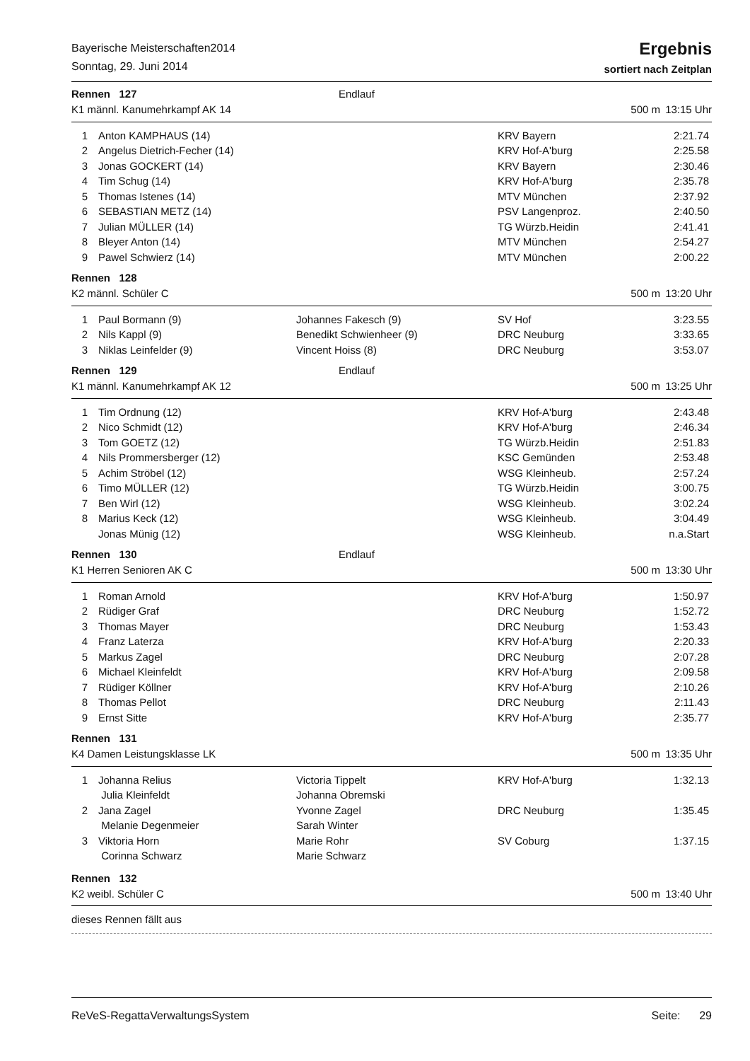Bayerische Meisterschaften2014
Sonntag, 29. Juni 2014
Ergebnis
sortiert nach Zeitplan
| Rennen 127 | | Endlauf | | |
| K1 männl. Kanumehrkampf AK 14 | | | 500 m | 13:15 Uhr |
| 1 | Anton KAMPHAUS (14) | | KRV Bayern | 2:21.74 |
| 2 | Angelus Dietrich-Fecher (14) | | KRV Hof-A'burg | 2:25.58 |
| 3 | Jonas GOCKERT (14) | | KRV Bayern | 2:30.46 |
| 4 | Tim Schug (14) | | KRV Hof-A'burg | 2:35.78 |
| 5 | Thomas Istenes (14) | | MTV München | 2:37.92 |
| 6 | SEBASTIAN METZ (14) | | PSV Langenproz. | 2:40.50 |
| 7 | Julian MÜLLER (14) | | TG Würzb.Heidin | 2:41.41 |
| 8 | Bleyer Anton (14) | | MTV München | 2:54.27 |
| 9 | Pawel Schwierz (14) | | MTV München | 2:00.22 |
| Rennen 128 | | | | |
| K2 männl. Schüler C | | | 500 m | 13:20 Uhr |
| 1 | Paul Bormann (9) | Johannes Fakesch (9) | SV Hof | 3:23.55 |
| 2 | Nils Kappl (9) | Benedikt Schwienheer (9) | DRC Neuburg | 3:33.65 |
| 3 | Niklas Leinfelder (9) | Vincent Hoiss (8) | DRC Neuburg | 3:53.07 |
| Rennen 129 | | Endlauf | | |
| K1 männl. Kanumehrkampf AK 12 | | | 500 m | 13:25 Uhr |
| 1 | Tim Ordnung (12) | | KRV Hof-A'burg | 2:43.48 |
| 2 | Nico Schmidt (12) | | KRV Hof-A'burg | 2:46.34 |
| 3 | Tom GOETZ (12) | | TG Würzb.Heidin | 2:51.83 |
| 4 | Nils Prommersberger (12) | | KSC Gemünden | 2:53.48 |
| 5 | Achim Ströbel (12) | | WSG Kleinheub. | 2:57.24 |
| 6 | Timo MÜLLER (12) | | TG Würzb.Heidin | 3:00.75 |
| 7 | Ben Wirl (12) | | WSG Kleinheub. | 3:02.24 |
| 8 | Marius Keck (12) | | WSG Kleinheub. | 3:04.49 |
| | Jonas Münig (12) | | WSG Kleinheub. | n.a.Start |
| Rennen 130 | | Endlauf | | |
| K1 Herren Senioren AK C | | | 500 m | 13:30 Uhr |
| 1 | Roman Arnold | | KRV Hof-A'burg | 1:50.97 |
| 2 | Rüdiger Graf | | DRC Neuburg | 1:52.72 |
| 3 | Thomas Mayer | | DRC Neuburg | 1:53.43 |
| 4 | Franz Laterza | | KRV Hof-A'burg | 2:20.33 |
| 5 | Markus Zagel | | DRC Neuburg | 2:07.28 |
| 6 | Michael Kleinfeldt | | KRV Hof-A'burg | 2:09.58 |
| 7 | Rüdiger Köllner | | KRV Hof-A'burg | 2:10.26 |
| 8 | Thomas Pellot | | DRC Neuburg | 2:11.43 |
| 9 | Ernst Sitte | | KRV Hof-A'burg | 2:35.77 |
| Rennen 131 | | | | |
| K4 Damen Leistungsklasse LK | | | 500 m | 13:35 Uhr |
| 1 | Johanna Relius | Victoria Tippelt | KRV Hof-A'burg | 1:32.13 |
| | Julia Kleinfeldt | Johanna Obremski | | |
| 2 | Jana Zagel | Yvonne Zagel | DRC Neuburg | 1:35.45 |
| | Melanie Degenmeier | Sarah Winter | | |
| 3 | Viktoria Horn | Marie Rohr | SV Coburg | 1:37.15 |
| | Corinna Schwarz | Marie Schwarz | | |
| Rennen 132 | | | | |
| K2 weibl. Schüler C | | | 500 m | 13:40 Uhr |
| dieses Rennen fällt aus | | | | |
ReVeS-RegattaVerwaltungsSystem Seite: 29